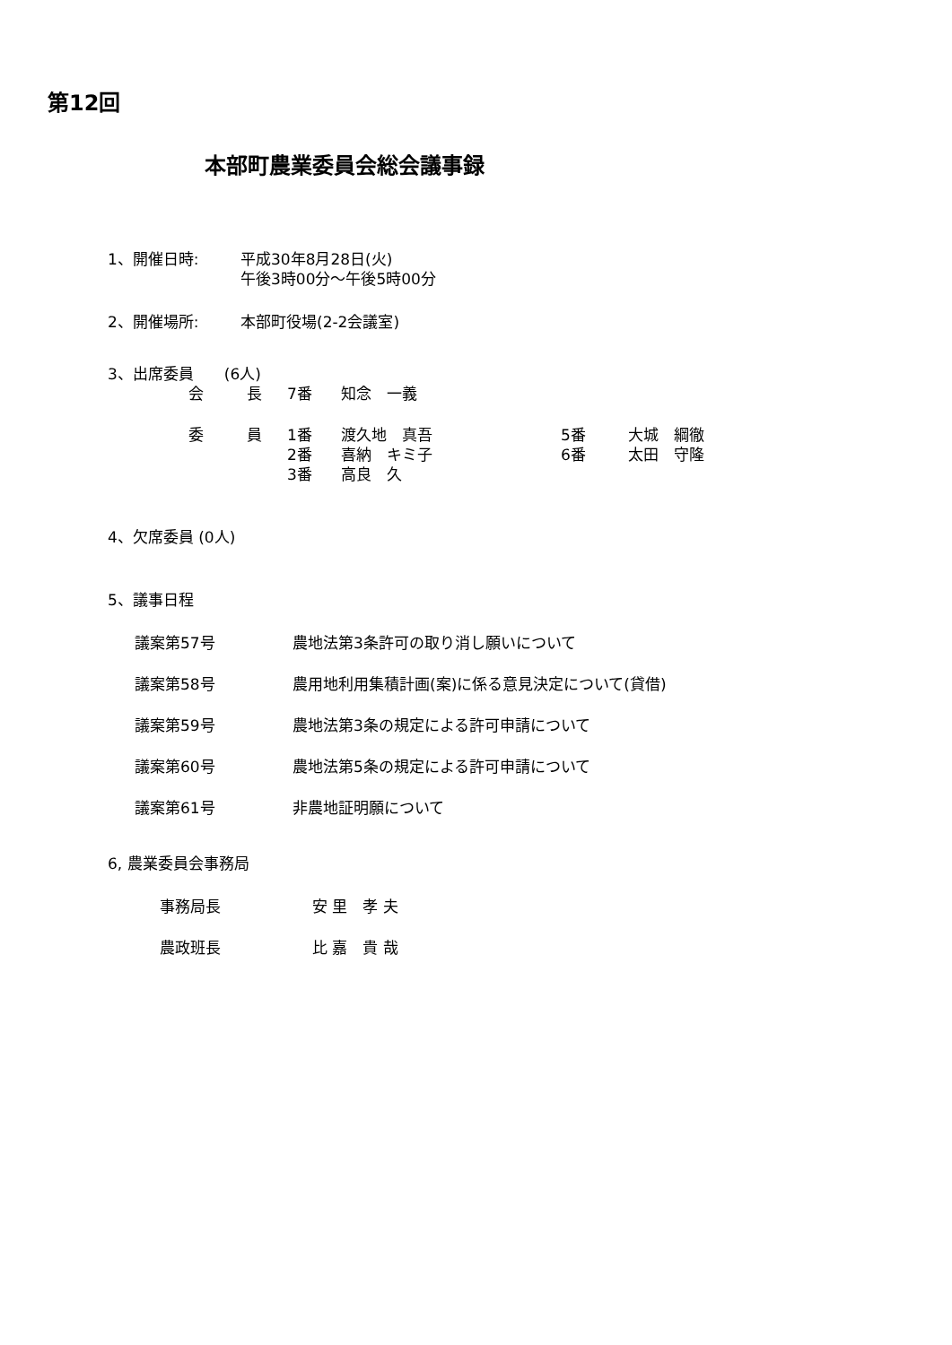第12回
本部町農業委員会総会議事録
| 1、開催日時: | 平成30年8月28日(火) 午後3時00分～午後5時00分 |
| 2、開催場所: | 本部町役場(2-2会議室) |
3、出席委員　　(6人)
| 会 | 長 | 7番 | 知念 一義 | | |
| 委 | 員 | 1番 | 渡久地 真吾 | 5番 | 大城 綱徹 |
| | | 2番 | 喜納 キミ子 | 6番 | 太田 守隆 |
| | | 3番 | 高良 久 | | |
4、欠席委員 (0人)
5、議事日程
| 議案第57号 | 農地法第3条許可の取り消し願いについて |
| 議案第58号 | 農用地利用集積計画(案)に係る意見決定について(貸借) |
| 議案第59号 | 農地法第3条の規定による許可申請について |
| 議案第60号 | 農地法第5条の規定による許可申請について |
| 議案第61号 | 非農地証明願について |
6, 農業委員会事務局
| 事務局長 | 安 里 孝 夫 |
| 農政班長 | 比 嘉 貴 哉 |